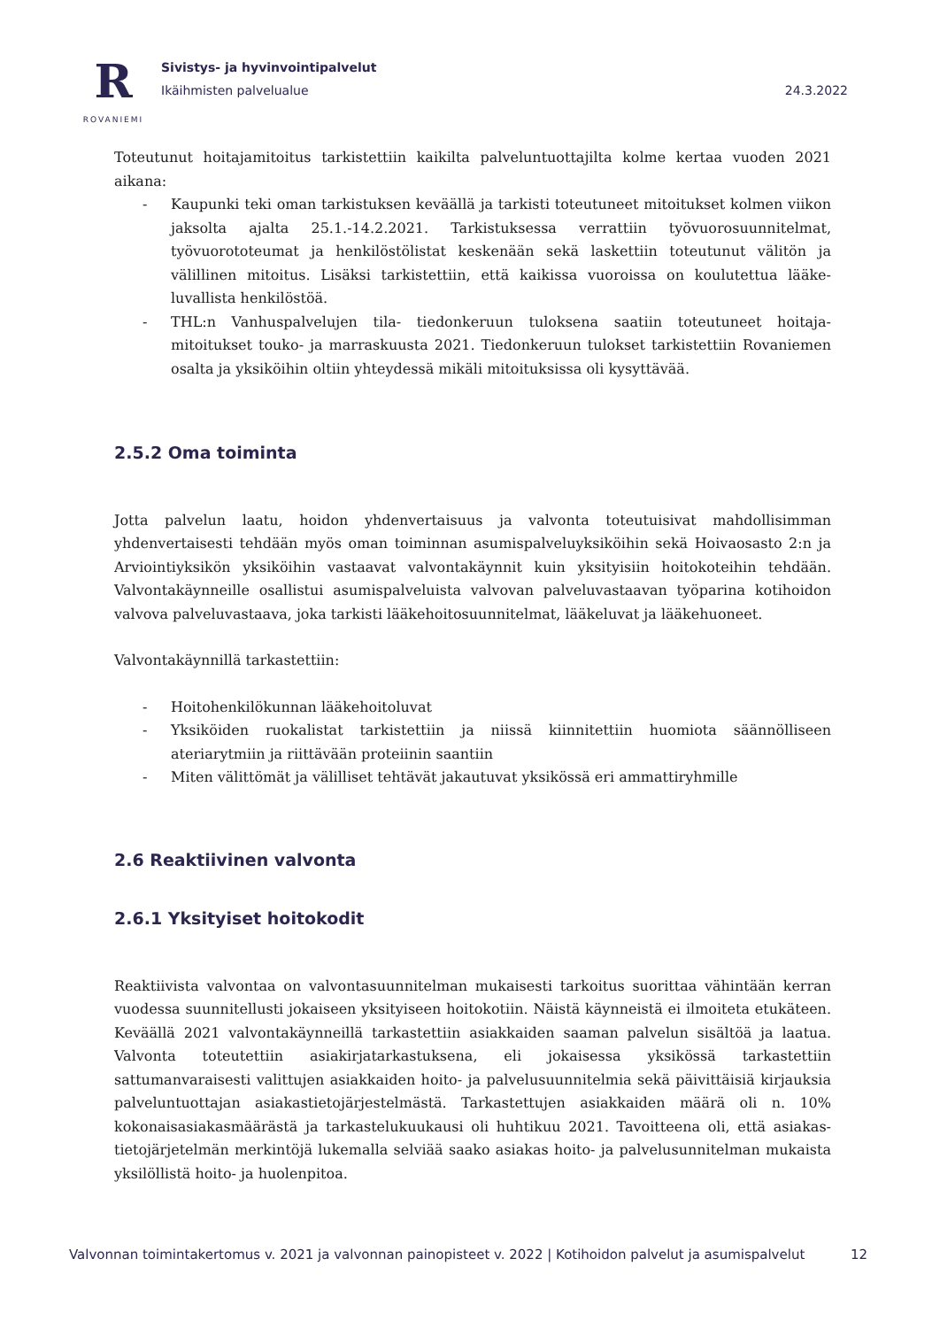R
ROVANIEMI
Sivistys- ja hyvinvointipalvelut
Ikäihmisten palvelualue 24.3.2022
Toteutunut hoitajamitoitus tarkistettiin kaikilta palveluntuottajilta kolme kertaa vuoden 2021 aikana:
- Kaupunki teki oman tarkistuksen keväällä ja tarkisti toteutuneet mitoitukset kolmen viikon jaksolta ajalta 25.1.-14.2.2021. Tarkistuksessa verrattiin työvuorosuunnitelmat, työvuorototeumat ja henkilöstölistat keskenään sekä laskettiin toteutunut välitön ja välillinen mitoitus. Lisäksi tarkistettiin, että kaikissa vuoroissa on koulutettua lääke-luvallista henkilöstöä.
- THL:n Vanhuspalvelujen tila- tiedonkeruun tuloksena saatiin toteutuneet hoitaja-mitoitukset touko- ja marraskuusta 2021. Tiedonkeruun tulokset tarkistettiin Rovaniemen osalta ja yksiköihin oltiin yhteydessä mikäli mitoituksissa oli kysyttävää.
2.5.2 Oma toiminta
Jotta palvelun laatu, hoidon yhdenvertaisuus ja valvonta toteutuisivat mahdollisimman yhdenvertaisesti tehdään myös oman toiminnan asumispalveluyksiköihin sekä Hoivaosasto 2:n ja Arviointiyksikön yksiköihin vastaavat valvontakäynnit kuin yksityisiin hoitokoteihin tehdään. Valvontakäynneille osallistui asumispalveluista valvovan palveluvastaavan työparina kotihoidon valvova palveluvastaava, joka tarkisti lääkehoitosuunnitelmat, lääkeluvat ja lääkehuoneet.
Valvontakäynnillä tarkastettiin:
- Hoitohenkilökunnan lääkehoitoluvat
- Yksiköiden ruokalistat tarkistettiin ja niissä kiinnitettiin huomiota säännölliseen ateriarytmiin ja riittävään proteiinin saantiin
- Miten välittömät ja välilliset tehtävät jakautuvat yksikössä eri ammattiryhmille
2.6 Reaktiivinen valvonta
2.6.1 Yksityiset hoitokodit
Reaktiivista valvontaa on valvontasuunnitelman mukaisesti tarkoitus suorittaa vähintään kerran vuodessa suunnitellusti jokaiseen yksityiseen hoitokotiin. Näistä käynneistä ei ilmoiteta etukäteen. Keväällä 2021 valvontakäynneillä tarkastettiin asiakkaiden saaman palvelun sisältöä ja laatua. Valvonta toteutettiin asiakirjatarkastuksena, eli jokaisessa yksikössä tarkastettiin sattumanvaraisesti valittujen asiakkaiden hoito- ja palvelusuunnitelmia sekä päivittäisiä kirjauksia palveluntuottajan asiakastietojärjestelmästä. Tarkastettujen asiakkaiden määrä oli n. 10% kokonaisasiakasmäärästä ja tarkastelukuukausi oli huhtikuu 2021. Tavoitteena oli, että asiakas-tietojärjetelmän merkintöjä lukemalla selviää saako asiakas hoito- ja palvelusunnitelman mukaista yksilöllistä hoito- ja huolenpitoa.
Valvonnan toimintakertomus v. 2021 ja valvonnan painopisteet v. 2022 | Kotihoidon palvelut ja asumispalvelut 12